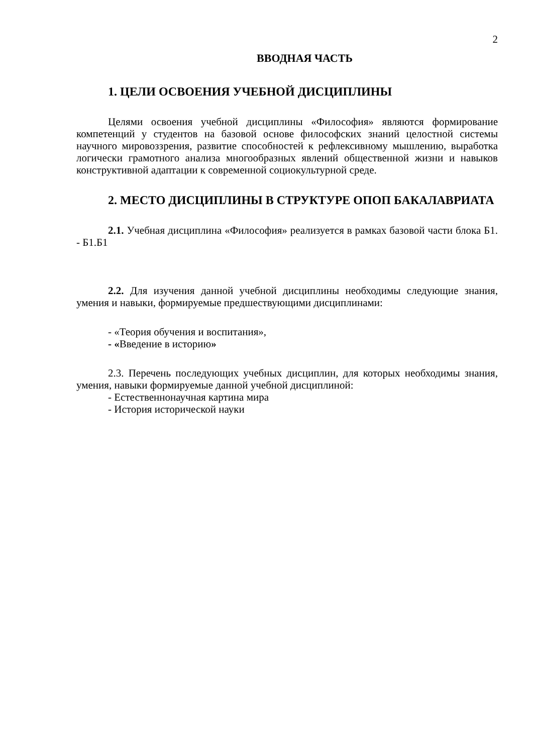2
ВВОДНАЯ ЧАСТЬ
1. ЦЕЛИ ОСВОЕНИЯ УЧЕБНОЙ ДИСЦИПЛИНЫ
Целями освоения учебной дисциплины «Философия» являются формирование компетенций у студентов на базовой основе философских знаний целостной системы научного мировоззрения, развитие способностей к рефлексивному мышлению, выработка логически грамотного анализа многообразных явлений общественной жизни и навыков конструктивной адаптации к современной социокультурной среде.
2. МЕСТО ДИСЦИПЛИНЫ В СТРУКТУРЕ ОПОП БАКАЛАВРИАТА
2.1. Учебная дисциплина «Философия» реализуется в рамках базовой части блока Б1. - Б1.Б1
2.2. Для изучения данной учебной дисциплины необходимы следующие знания, умения и навыки, формируемые предшествующими дисциплинами:
- «Теория обучения и воспитания»,
- «Введение в историю»
2.3. Перечень последующих учебных дисциплин, для которых необходимы знания, умения, навыки формируемые данной учебной дисциплиной:
- Естественнонаучная картина мира
- История исторической науки